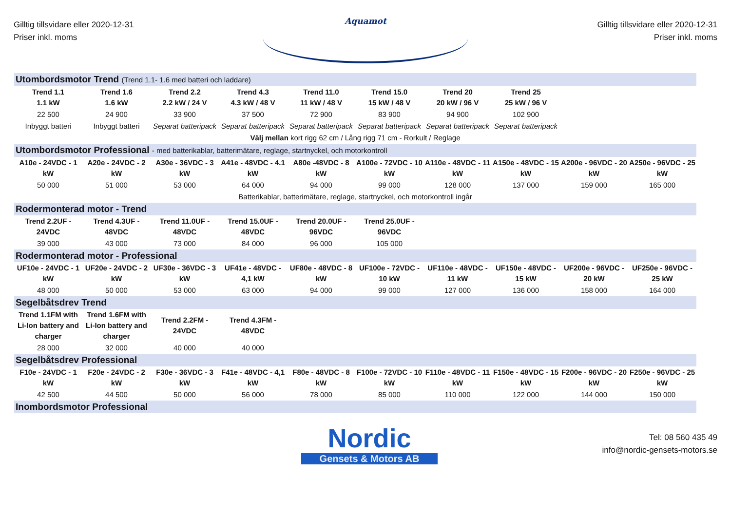Gilltig tillsvidare eller 2020-12-31
Priser inkl. moms
Aquamot
Gilltig tillsvidare eller 2020-12-31
Priser inkl. moms
| Utombordsmotor Trend (Trend 1.1- 1.6 med batteri och laddare) | | | | | | | | | |
| Trend 1.1 1.1 kW | Trend 1.6 1.6 kW | Trend 2.2 2.2 kW / 24 V | Trend 4.3 4.3 kW / 48 V | Trend 11.0 11 kW / 48 V | Trend 15.0 15 kW / 48 V | Trend 20 20 kW / 96 V | Trend 25 25 kW / 96 V | | |
| 22 500 | 24 900 | 33 900 | 37 500 | 72 900 | 83 900 | 94 900 | 102 900 | | |
| Inbyggt batteri | Inbyggt batteri | Separat batteripack | Separat batteripack | Separat batteripack | Separat batteripack | Separat batteripack | Separat batteripack | | |
| Välj mellan kort rigg 62 cm / Lång rigg 71 cm - Rorkult / Reglage | | | | | | | | | |
| Utombordsmotor Professional - med batterikablar, batterimätare, reglage, startnyckel, och motorkontroll | | | | | | | | | |
| A10e - 24VDC - 1 kW | A20e - 24VDC - 2 kW | A30e - 36VDC - 3 kW | A41e - 48VDC - 4.1 kW | A80e -48VDC - 8 kW | A100e - 72VDC - 10 kW | A110e - 48VDC - 11 kW | A150e - 48VDC - 15 kW | A200e - 96VDC - 20 kW | A250e - 96VDC - 25 kW |
| 50 000 | 51 000 | 53 000 | 64 000 | 94 000 | 99 000 | 128 000 | 137 000 | 159 000 | 165 000 |
| Batterikablar, batterimätare, reglage, startnyckel, och motorkontroll ingår | | | | | | | | | |
| Rodermonterad motor - Trend | | | | | | | | | |
| Trend 2.2UF - 24VDC | Trend 4.3UF - 48VDC | Trend 11.0UF - 48VDC | Trend 15.0UF - 48VDC | Trend 20.0UF - 96VDC | Trend 25.0UF - 96VDC | | | | |
| 39 000 | 43 000 | 73 000 | 84 000 | 96 000 | 105 000 | | | | |
| Rodermonterad motor - Professional | | | | | | | | | |
| UF10e - 24VDC - 1 kW | UF20e - 24VDC - 2 kW | UF30e - 36VDC - 3 kW | UF41e - 48VDC - 4,1 kW | UF80e - 48VDC - 8 kW | UF100e - 72VDC - 10 kW | UF110e - 48VDC - 11 kW | UF150e - 48VDC - 15 kW | UF200e - 96VDC - 20 kW | UF250e - 96VDC - 25 kW |
| 48 000 | 50 000 | 53 000 | 63 000 | 94 000 | 99 000 | 127 000 | 136 000 | 158 000 | 164 000 |
| Segelbåtsdrev Trend | | | | | | | | | |
| Trend 1.1FM with Li-Ion battery and charger | Trend 1.6FM with Li-Ion battery and charger | Trend 2.2FM - 24VDC | Trend 4.3FM - 48VDC | | | | | | |
| 28 000 | 32 000 | 40 000 | 40 000 | | | | | | |
| Segelbåtsdrev Professional | | | | | | | | | |
| F10e - 24VDC - 1 kW | F20e - 24VDC - 2 kW | F30e - 36VDC - 3 kW | F41e - 48VDC - 4,1 kW | F80e - 48VDC - 8 kW | F100e - 72VDC - 10 kW | F110e - 48VDC - 11 kW | F150e - 48VDC - 15 kW | F200e - 96VDC - 20 kW | F250e - 96VDC - 25 kW |
| 42 500 | 44 500 | 50 000 | 56 000 | 78 000 | 85 000 | 110 000 | 122 000 | 144 000 | 150 000 |
| Inombordsmotor Professional | | | | | | | | | |
Nordic
Gensets & Motors AB
Tel: 08 560 435 49
info@nordic-gensets-motors.se